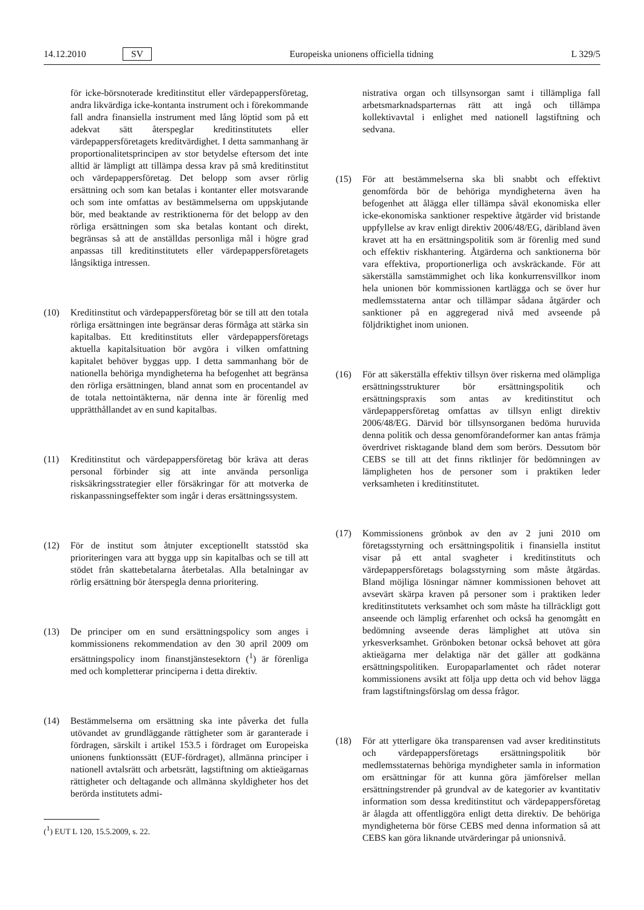14.12.2010 SV Europeiska unionens officiella tidning L 329/5
för icke-börsnoterade kreditinstitut eller värdepappersföretag, andra likvärdiga icke-kontanta instrument och i förekommande fall andra finansiella instrument med lång löptid som på ett adekvat sätt återspeglar kreditinstitutets eller värdepappersföretagets kreditvärdighet. I detta sammanhang är proportionalitetsprincipen av stor betydelse eftersom det inte alltid är lämpligt att tillämpa dessa krav på små kreditinstitut och värdepappersföretag. Det belopp som avser rörlig ersättning och som kan betalas i kontanter eller motsvarande och som inte omfattas av bestämmelserna om uppskjutande bör, med beaktande av restriktionerna för det belopp av den rörliga ersättningen som ska betalas kontant och direkt, begränsas så att de anställdas personliga mål i högre grad anpassas till kreditinstitutets eller värdepappersföretagets långsiktiga intressen.
(10) Kreditinstitut och värdepappersföretag bör se till att den totala rörliga ersättningen inte begränsar deras förmåga att stärka sin kapitalbas. Ett kreditinstituts eller värdepappersföretags aktuella kapitalsituation bör avgöra i vilken omfattning kapitalet behöver byggas upp. I detta sammanhang bör de nationella behöriga myndigheterna ha befogenhet att begränsa den rörliga ersättningen, bland annat som en procentandel av de totala nettointäkterna, när denna inte är förenlig med upprätthållandet av en sund kapitalbas.
(11) Kreditinstitut och värdepappersföretag bör kräva att deras personal förbinder sig att inte använda personliga risksäkringsstrategier eller försäkringar för att motverka de riskanpassningseffekter som ingår i deras ersättningssystem.
(12) För de institut som åtnjuter exceptionellt statsstöd ska prioriteringen vara att bygga upp sin kapitalbas och se till att stödet från skattebetalarna återbetalas. Alla betalningar av rörlig ersättning bör återspegla denna prioritering.
(13) De principer om en sund ersättningspolicy som anges i kommissionens rekommendation av den 30 april 2009 om ersättningspolicy inom finanstjänstesektorn (<sup>1</sup>) är förenliga med och kompletterar principerna i detta direktiv.
(14) Bestämmelserna om ersättning ska inte påverka det fulla utövandet av grundläggande rättigheter som är garanterade i fördragen, särskilt i artikel 153.5 i fördraget om Europeiska unionens funktionssätt (EUF-fördraget), allmänna principer i nationell avtalsrätt och arbetsrätt, lagstiftning om aktieägarnas rättigheter och deltagande och allmänna skyldigheter hos det berörda institutets admi-
(<sup>1</sup>) EUT L 120, 15.5.2009, s. 22.
nistrativa organ och tillsynsorgan samt i tillämpliga fall arbetsmarknadsparternas rätt att ingå och tillämpa kollektivavtal i enlighet med nationell lagstiftning och sedvana.
(15) För att bestämmelserna ska bli snabbt och effektivt genomförda bör de behöriga myndigheterna även ha befogenhet att ålägga eller tillämpa såväl ekonomiska eller icke-ekonomiska sanktioner respektive åtgärder vid bristande uppfyllelse av krav enligt direktiv 2006/48/EG, däribland även kravet att ha en ersättningspolitik som är förenlig med sund och effektiv riskhantering. Åtgärderna och sanktionerna bör vara effektiva, proportionerliga och avskräckande. För att säkerställa samstämmighet och lika konkurrensvillkor inom hela unionen bör kommissionen kartlägga och se över hur medlemsstaterna antar och tillämpar sådana åtgärder och sanktioner på en aggregerad nivå med avseende på följdriktighet inom unionen.
(16) För att säkerställa effektiv tillsyn över riskerna med olämpliga ersättningsstrukturer bör ersättningspolitik och ersättningspraxis som antas av kreditinstitut och värdepappersföretag omfattas av tillsyn enligt direktiv 2006/48/EG. Därvid bör tillsynsorganen bedöma huruvida denna politik och dessa genomförandeformer kan antas främja överdrivet risktagande bland dem som berörs. Dessutom bör CEBS se till att det finns riktlinjer för bedömningen av lämpligheten hos de personer som i praktiken leder verksamheten i kreditinstitutet.
(17) Kommissionens grönbok av den av 2 juni 2010 om företagsstyrning och ersättningspolitik i finansiella institut visar på ett antal svagheter i kreditinstituts och värdepappersföretags bolagsstyrning som måste åtgärdas. Bland möjliga lösningar nämner kommissionen behovet att avsevärt skärpa kraven på personer som i praktiken leder kreditinstitutets verksamhet och som måste ha tillräckligt gott anseende och lämplig erfarenhet och också ha genomgått en bedömning avseende deras lämplighet att utöva sin yrkesverksamhet. Grönboken betonar också behovet att göra aktieägarna mer delaktiga när det gäller att godkänna ersättningspolitiken. Europaparlamentet och rådet noterar kommissionens avsikt att följa upp detta och vid behov lägga fram lagstiftningsförslag om dessa frågor.
(18) För att ytterligare öka transparensen vad avser kreditinstituts och värdepappersföretags ersättningspolitik bör medlemsstaternas behöriga myndigheter samla in information om ersättningar för att kunna göra jämförelser mellan ersättningstrender på grundval av de kategorier av kvantitativ information som dessa kreditinstitut och värdepappersföretag är ålagda att offentliggöra enligt detta direktiv. De behöriga myndigheterna bör förse CEBS med denna information så att CEBS kan göra liknande utvärderingar på unionsnivå.